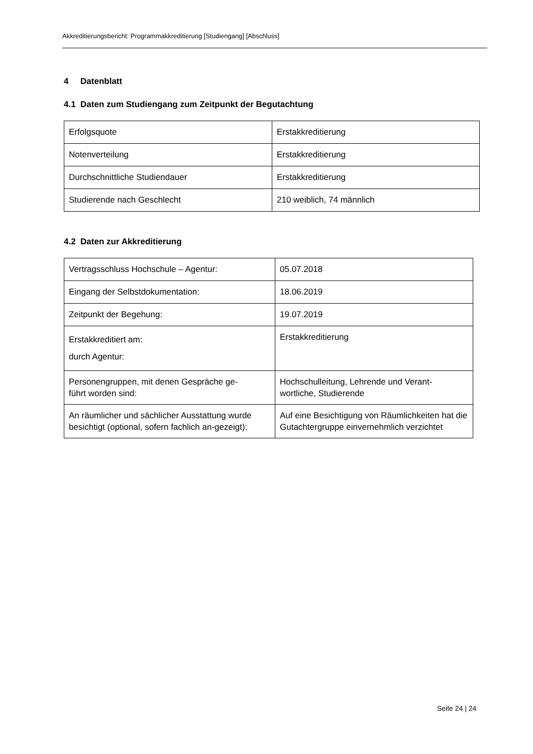Akkreditierungsbericht: Programmakkreditierung [Studiengang] [Abschluss]
4 Datenblatt
4.1 Daten zum Studiengang zum Zeitpunkt der Begutachtung
| Erfolgsquote | Erstakkreditierung |
| Notenverteilung | Erstakkreditierung |
| Durchschnittliche Studiendauer | Erstakkreditierung |
| Studierende nach Geschlecht | 210 weiblich, 74 männlich |
4.2 Daten zur Akkreditierung
| Vertragsschluss Hochschule – Agentur: | 05.07.2018 |
| Eingang der Selbstdokumentation: | 18.06.2019 |
| Zeitpunkt der Begehung: | 19.07.2019 |
| Erstakkreditiert am: durch Agentur: | Erstakkreditierung |
| Personengruppen, mit denen Gespräche ge- führt worden sind: | Hochschulleitung, Lehrende und Verant- wortliche, Studierende |
| An räumlicher und sächlicher Ausstattung wurde besichtigt (optional, sofern fachlich an-gezeigt): | Auf eine Besichtigung von Räumlichkeiten hat die Gutachtergruppe einvernehmlich verzichtet |
Seite 24 | 24